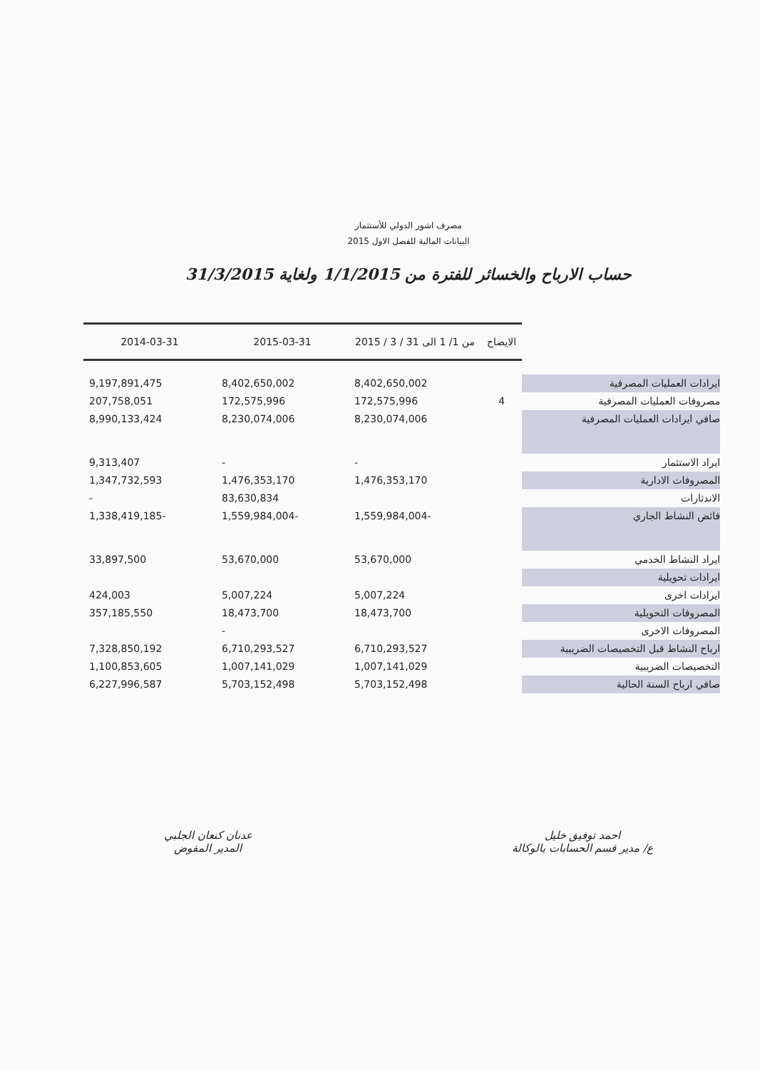مصرف اشور الدولي للأستثمار
البيانات المالية للفصل الاول 2015
حساب الارباح والخسائر للفترة من 1/1/2015 ولغاية 31/3/2015
| | الايضاح | من 1/ 1 الى 31 / 3 / 2015 | 2015-03-31 | 2014-03-31 |
| --- | --- | --- | --- | --- |
| ايرادات العمليات المصرفية | | 8,402,650,002 | 8,402,650,002 | 9,197,891,475 |
| مصروفات العمليات المصرفية | 4 | 172,575,996 | 172,575,996 | 207,758,051 |
| صافي ايرادات العمليات المصرفية | | 8,230,074,006 | 8,230,074,006 | 8,990,133,424 |
| ايراد الاستثمار | | - | - | 9,313,407 |
| المصروفات الادارية | | 1,476,353,170 | 1,476,353,170 | 1,347,732,593 |
| الاندثارات | | | 83,630,834 | - |
| فائض النشاط الجاري | | -1,559,984,004 | -1,559,984,004 | -1,338,419,185 |
| ايراد النشاط الخدمي | | 53,670,000 | 53,670,000 | 33,897,500 |
| ايرادات تحويلية | | | | |
| ايرادات اخرى | | 5,007,224 | 5,007,224 | 424,003 |
| المصروفات التحويلية | | 18,473,700 | 18,473,700 | 357,185,550 |
| المصروفات الاخرى | | | - | |
| ارباح النشاط قبل التخصيصات الضريبية | | 6,710,293,527 | 6,710,293,527 | 7,328,850,192 |
| التخصيصات الضريبية | | 1,007,141,029 | 1,007,141,029 | 1,100,853,605 |
| صافي ارباح السنة الحالية | | 5,703,152,498 | 5,703,152,498 | 6,227,996,587 |
عدنان كنعان الجلبي
المدير المفوض
احمد توفيق خليل
ع/ مدير قسم الحسابات بالوكالة